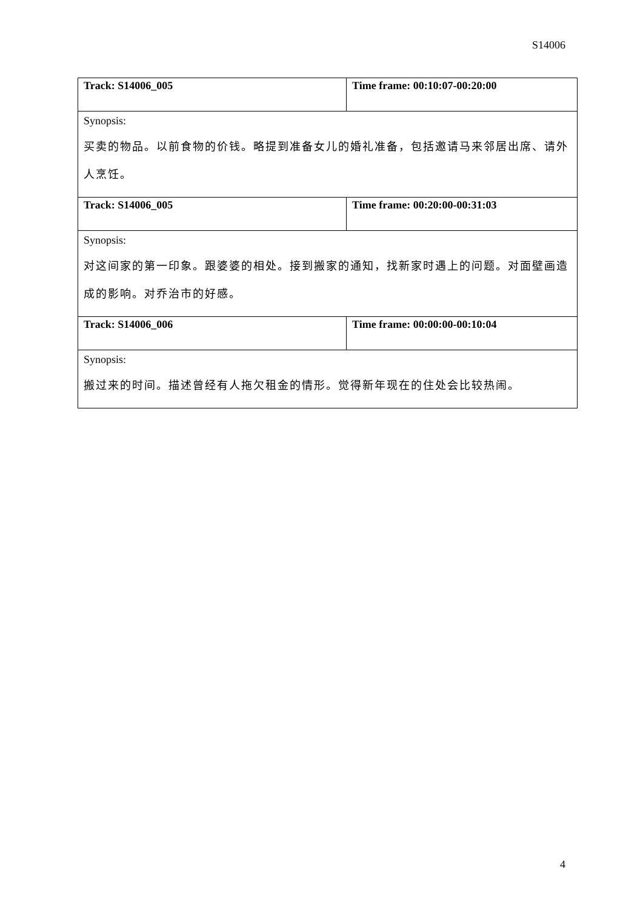S14006
| Track: S14006_005 | Time frame: 00:10:07-00:20:00 |
| Synopsis: 买卖的物品。以前食物的价钱。略提到准备女儿的婚礼准备，包括邀请马来邻居出席、请外人烹饪。 | |
| Track: S14006_005 | Time frame: 00:20:00-00:31:03 |
| Synopsis: 对这间家的第一印象。跟婆婆的相处。接到搬家的通知，找新家时遇上的问题。对面壁画造成的影响。对乔治市的好感。 | |
| Track: S14006_006 | Time frame: 00:00:00-00:10:04 |
| Synopsis: 搬过来的时间。描述曾经有人拖欠租金的情形。觉得新年现在的住处会比较热闹。 | |
4